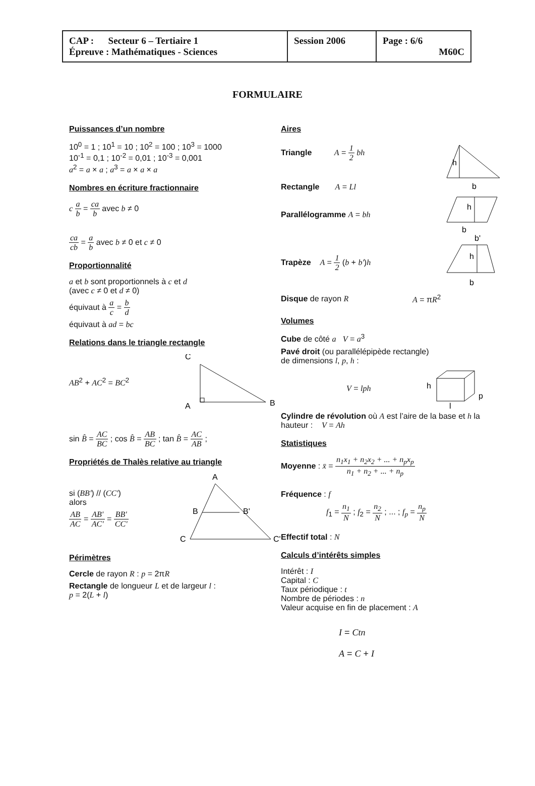| CAP : Secteur 6 – Tertiaire 1 Épreuve : Mathématiques - Sciences | Session 2006 | Page : 6/6 M60C |
FORMULAIRE
Puissances d’un nombre
10<sup>0</sup> = 1 ; 10<sup>1</sup> = 10 ; 10<sup>2</sup> = 100 ; 10<sup>3</sup> = 1000
10<sup>-1</sup> = 0,1 ; 10<sup>-2</sup> = 0,01 ; 10<sup>-3</sup> = 0,001
a<sup>2</sup> = a × a ; a<sup>3</sup> = a × a × a
Nombres en écriture fractionnaire
c a b = ca b avec b ≠ 0
ca cb = a b avec b ≠ 0 et c ≠ 0
Proportionnalité
a et b sont proportionnels à c et d
(avec c ≠ 0 et d ≠ 0)
équivaut à a c = b d
équivaut à ad = bc
Relations dans le triangle rectangle
AB<sup>2</sup> + AC<sup>2</sup> = BC<sup>2</sup>
C
A
B
sin B̂ = AC BC ; cos B̂ = AB BC ; tan B̂ = AC AB ;
Propriétés de Thalès relative au triangle
si (BB') // (CC')
alors
AB AC = AB' AC' = BB' CC'
A
B
B'
C
C'
Périmètres
Cercle de rayon R : p = 2πR
Rectangle de longueur L et de largeur l :
p = 2(L + l)
Aires
Triangle A = 1 2 bh
Rectangle A = Ll
h
b
Parallélogramme A = bh
h
b
Trapèze A = 1 2 (b + b')h
b'
h
b
Disque de rayon R A = πR<sup>2</sup>
Volumes
Cube de côté a V = a<sup>3</sup>
Pavé droit (ou parallélépipède rectangle)
de dimensions l, p, h :
V = lph
h
l
p
Cylindre de révolution où A est l’aire de la base et h la hauteur : V = Ah
Statistiques
Moyenne : x̄ = n<sub>1</sub>x<sub>1</sub> + n<sub>2</sub>x<sub>2</sub> + ... + n<sub>p</sub>x<sub>p</sub> n<sub>1</sub> + n<sub>2</sub> + ... + n<sub>p</sub>
Fréquence : f
f<sub>1</sub> = n<sub>1</sub> N ; f<sub>2</sub> = n<sub>2</sub> N ; ... ; f<sub>p</sub> = n<sub>p</sub> N
Effectif total : N
Calculs d’intérêts simples
Intérêt : I
Capital : C
Taux périodique : t
Nombre de périodes : n
Valeur acquise en fin de placement : A
I = Ctn
A = C + I